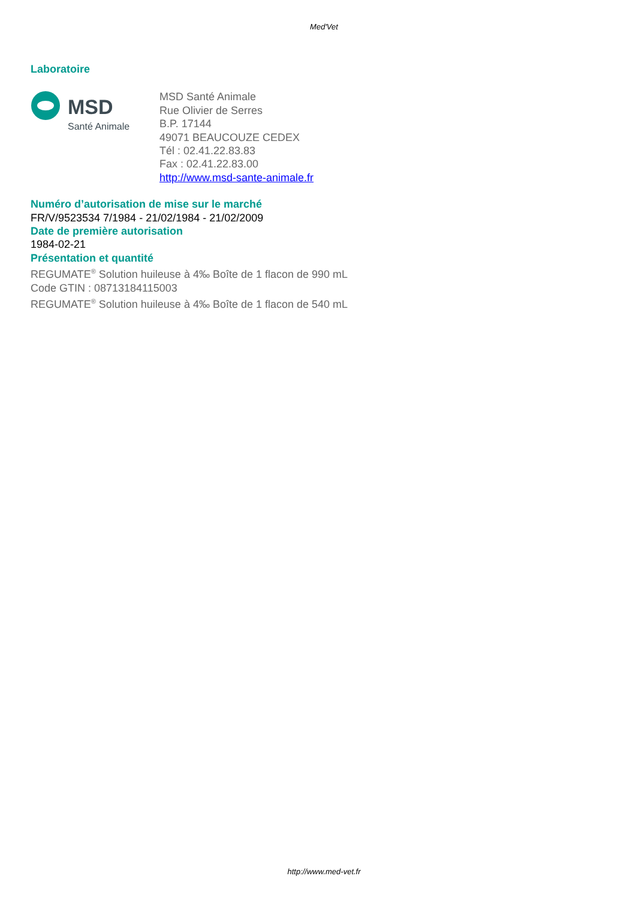Med'Vet
Laboratoire
MSD
Santé Animale
MSD Santé Animale
Rue Olivier de Serres
B.P. 17144
49071 BEAUCOUZE CEDEX
Tél : 02.41.22.83.83
Fax : 02.41.22.83.00
http://www.msd-sante-animale.fr
Numéro d’autorisation de mise sur le marché
FR/V/9523534 7/1984 - 21/02/1984 - 21/02/2009
Date de première autorisation
1984-02-21
Présentation et quantité
REGUMATE<sup>®</sup> Solution huileuse à 4‰ Boîte de 1 flacon de 990 mL
Code GTIN : 08713184115003
REGUMATE<sup>®</sup> Solution huileuse à 4‰ Boîte de 1 flacon de 540 mL
http://www.med-vet.fr